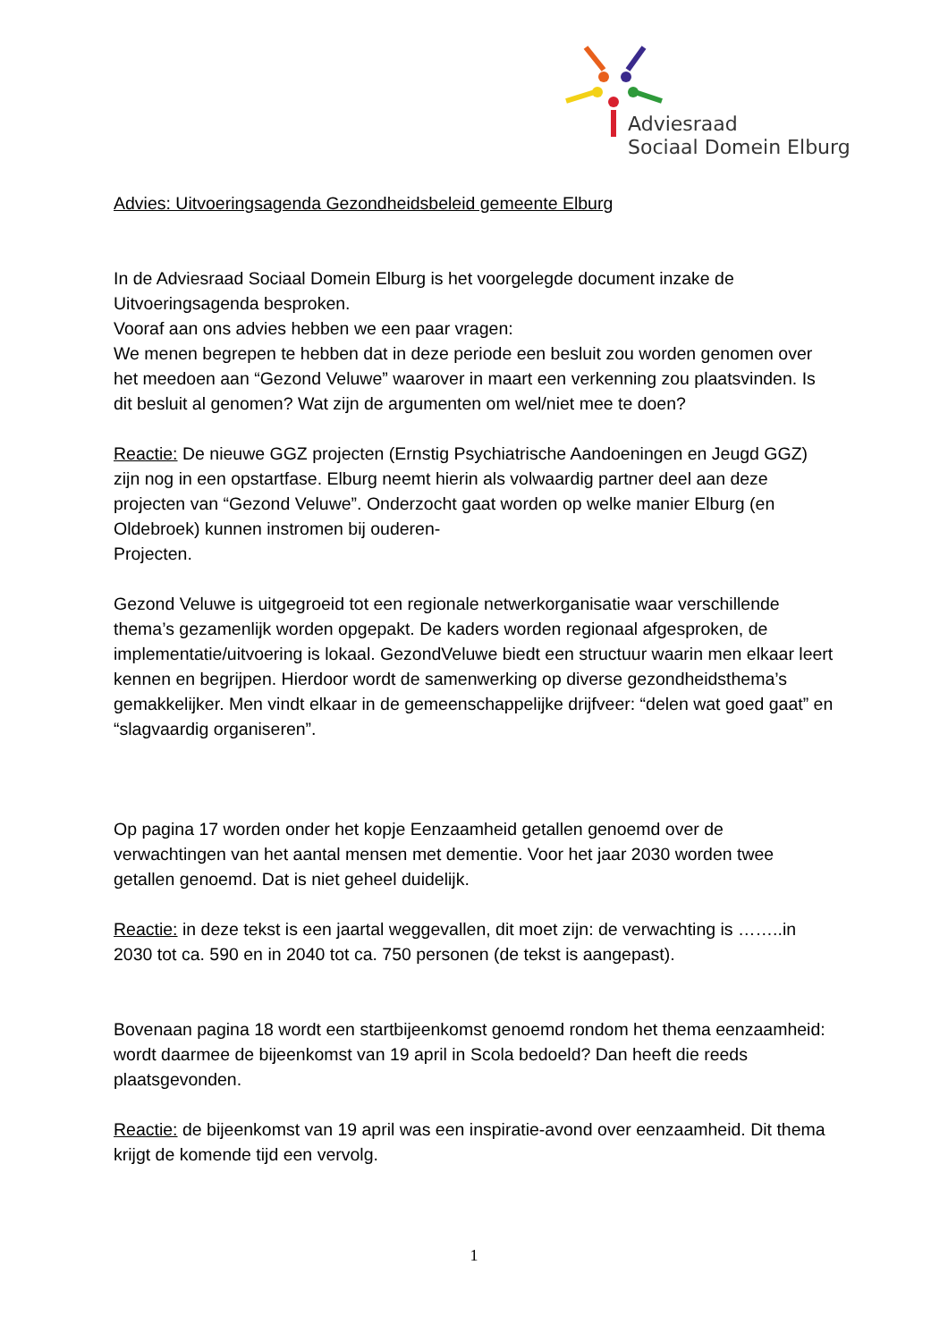Adviesraad
Sociaal Domein Elburg
Advies: Uitvoeringsagenda Gezondheidsbeleid gemeente Elburg
In de Adviesraad Sociaal Domein Elburg is het voorgelegde document inzake de Uitvoeringsagenda besproken.
Vooraf aan ons advies hebben we een paar vragen:
We menen begrepen te hebben dat in deze periode een besluit zou worden genomen over het meedoen aan “Gezond Veluwe” waarover in maart een verkenning zou plaatsvinden. Is dit besluit al genomen? Wat zijn de argumenten om wel/niet mee te doen?
Reactie: De nieuwe GGZ projecten (Ernstig Psychiatrische Aandoeningen en Jeugd GGZ) zijn nog in een opstartfase. Elburg neemt hierin als volwaardig partner deel aan deze projecten van “Gezond Veluwe”. Onderzocht gaat worden op welke manier Elburg (en Oldebroek) kunnen instromen bij ouderen-
Projecten.
Gezond Veluwe is uitgegroeid tot een regionale netwerkorganisatie waar verschillende thema’s gezamenlijk worden opgepakt. De kaders worden regionaal afgesproken, de implementatie/uitvoering is lokaal. GezondVeluwe biedt een structuur waarin men elkaar leert kennen en begrijpen. Hierdoor wordt de samenwerking op diverse gezondheidsthema’s gemakkelijker. Men vindt elkaar in de gemeenschappelijke drijfveer: “delen wat goed gaat” en “slagvaardig organiseren”.
Op pagina 17 worden onder het kopje Eenzaamheid getallen genoemd over de verwachtingen van het aantal mensen met dementie. Voor het jaar 2030 worden twee getallen genoemd. Dat is niet geheel duidelijk.
Reactie: in deze tekst is een jaartal weggevallen, dit moet zijn: de verwachting is ……..in 2030 tot ca. 590 en in 2040 tot ca. 750 personen (de tekst is aangepast).
Bovenaan pagina 18 wordt een startbijeenkomst genoemd rondom het thema eenzaamheid: wordt daarmee de bijeenkomst van 19 april in Scola bedoeld? Dan heeft die reeds plaatsgevonden.
Reactie: de bijeenkomst van 19 april was een inspiratie-avond over eenzaamheid. Dit thema krijgt de komende tijd een vervolg.
1